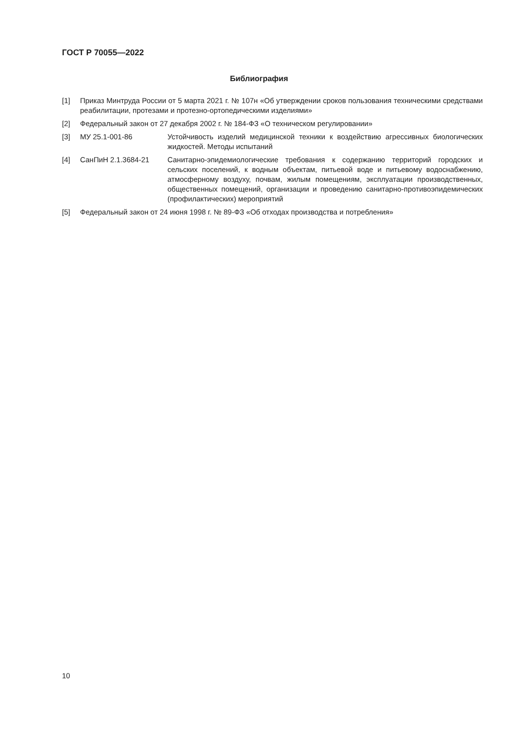ГОСТ Р 70055—2022
Библиография
[1] Приказ Минтруда России от 5 марта 2021 г. № 107н «Об утверждении сроков пользования техническими средствами реабилитации, протезами и протезно-ортопедическими изделиями»
[2] Федеральный закон от 27 декабря 2002 г. № 184-ФЗ «О техническом регулировании»
[3] МУ 25.1-001-86 Устойчивость изделий медицинской техники к воздействию агрессивных биологических жидкостей. Методы испытаний
[4] СанПиН 2.1.3684-21 Санитарно-эпидемиологические требования к содержанию территорий городских и сельских поселений, к водным объектам, питьевой воде и питьевому водоснабжению, атмосферному воздуху, почвам, жилым помещениям, эксплуатации производственных, общественных помещений, организации и проведению санитарно-противоэпидемических (профилактических) мероприятий
[5] Федеральный закон от 24 июня 1998 г. № 89-ФЗ «Об отходах производства и потребления»
10